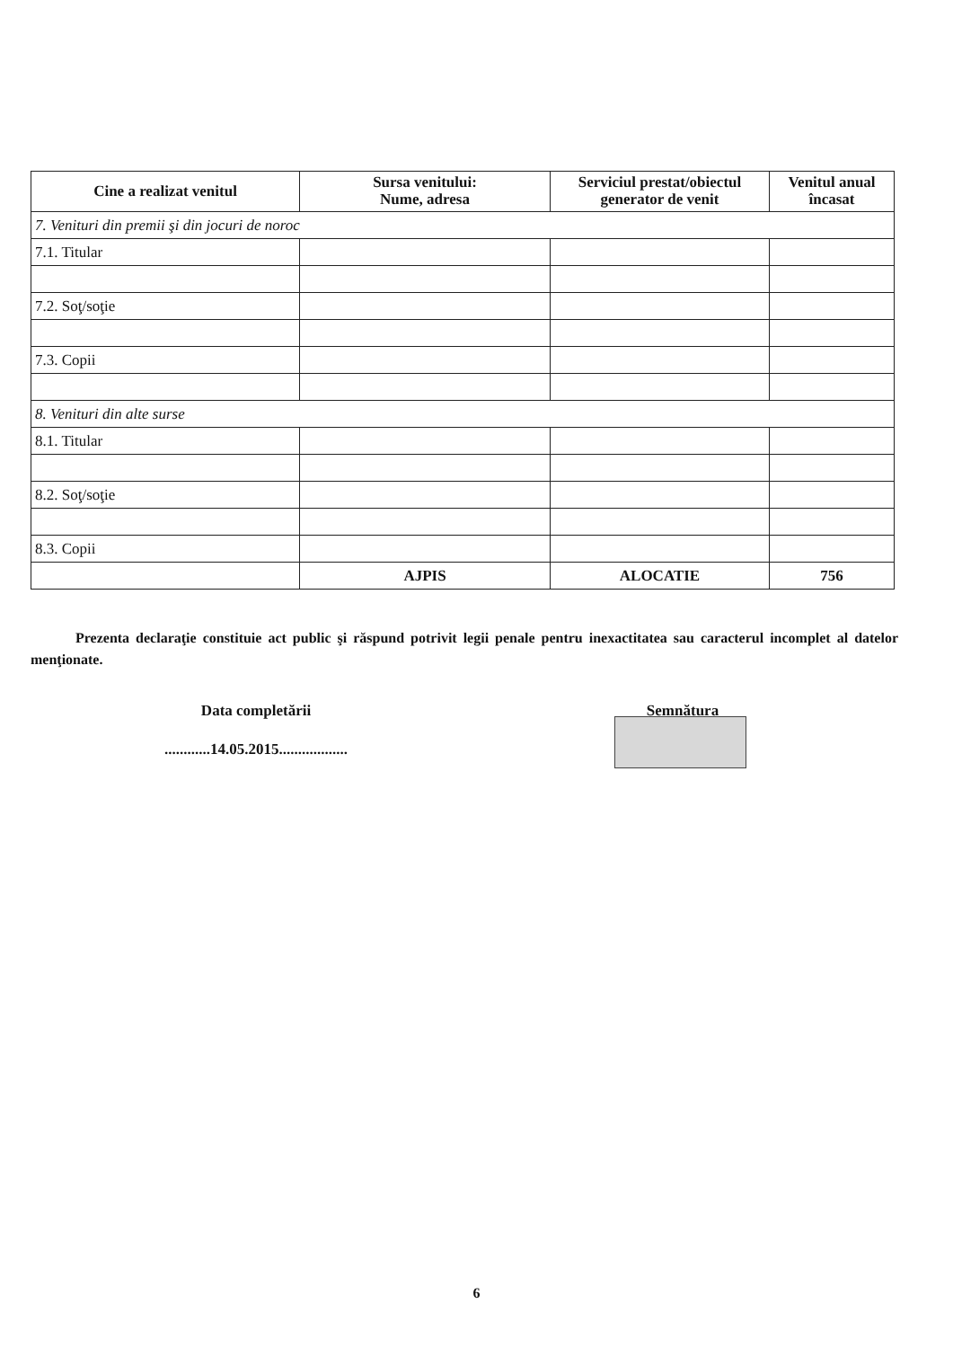| Cine a realizat venitul | Sursa venitului: Nume, adresa | Serviciul prestat/obiectul generator de venit | Venitul anual încasat |
| --- | --- | --- | --- |
| 7. Venituri din premii şi din jocuri de noroc | | | |
| 7.1. Titular | | | |
| 7.2. Soţ/soţie | | | |
| 7.3. Copii | | | |
| 8. Venituri din alte surse | | | |
| 8.1. Titular | | | |
| 8.2. Soţ/soţie | | | |
| 8.3. Copii | | | |
| | AJPIS | ALOCATIE | 756 |
Prezenta declaraţie constituie act public şi răspund potrivit legii penale pentru inexactitatea sau caracterul incomplet al datelor menţionate.
Data completării
............14.05.2015..................
Semnătura
.........................
6